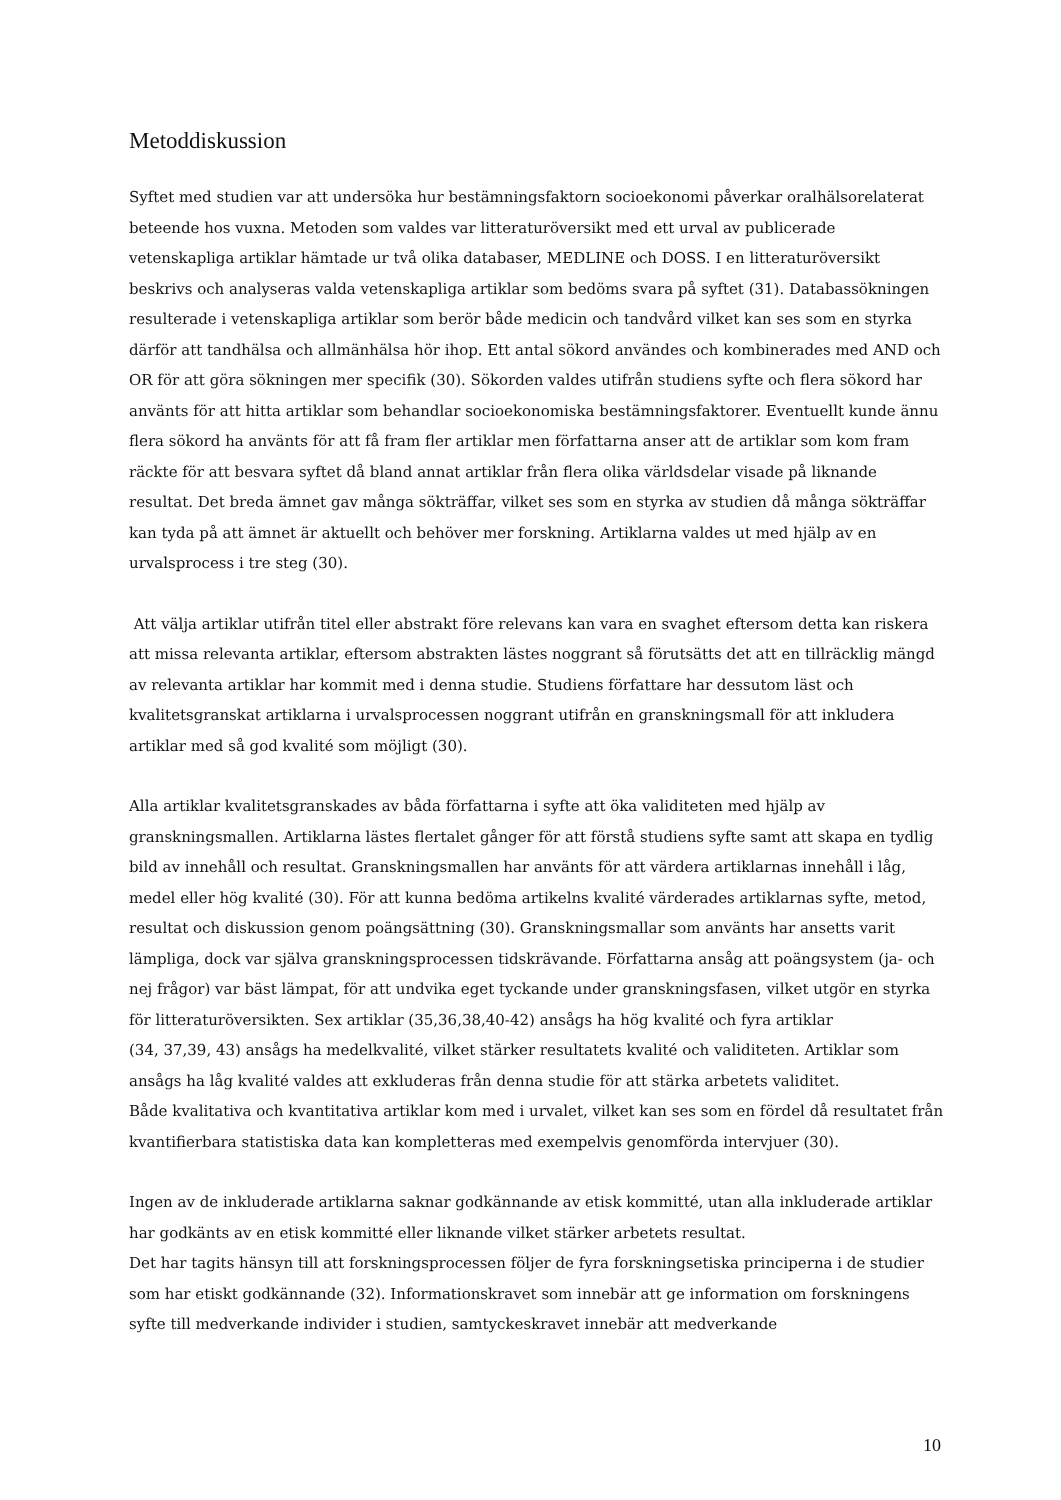Metoddiskussion
Syftet med studien var att undersöka hur bestämningsfaktorn socioekonomi påverkar oralhälsorelaterat beteende hos vuxna. Metoden som valdes var litteraturöversikt med ett urval av publicerade vetenskapliga artiklar hämtade ur två olika databaser, MEDLINE och DOSS. I en litteraturöversikt beskrivs och analyseras valda vetenskapliga artiklar som bedöms svara på syftet (31). Databassökningen resulterade i vetenskapliga artiklar som berör både medicin och tandvård vilket kan ses som en styrka därför att tandhälsa och allmänhälsa hör ihop. Ett antal sökord användes och kombinerades med AND och OR för att göra sökningen mer specifik (30). Sökorden valdes utifrån studiens syfte och flera sökord har använts för att hitta artiklar som behandlar socioekonomiska bestämningsfaktorer. Eventuellt kunde ännu flera sökord ha använts för att få fram fler artiklar men författarna anser att de artiklar som kom fram räckte för att besvara syftet då bland annat artiklar från flera olika världsdelar visade på liknande resultat. Det breda ämnet gav många sökträffar, vilket ses som en styrka av studien då många sökträffar kan tyda på att ämnet är aktuellt och behöver mer forskning. Artiklarna valdes ut med hjälp av en urvalsprocess i tre steg (30).
Att välja artiklar utifrån titel eller abstrakt före relevans kan vara en svaghet eftersom detta kan riskera att missa relevanta artiklar, eftersom abstrakten lästes noggrant så förutsätts det att en tillräcklig mängd av relevanta artiklar har kommit med i denna studie. Studiens författare har dessutom läst och kvalitetsgranskat artiklarna i urvalsprocessen noggrant utifrån en granskningsmall för att inkludera artiklar med så god kvalité som möjligt (30).
Alla artiklar kvalitetsgranskades av båda författarna i syfte att öka validiteten med hjälp av granskningsmallen. Artiklarna lästes flertalet gånger för att förstå studiens syfte samt att skapa en tydlig bild av innehåll och resultat. Granskningsmallen har använts för att värdera artiklarnas innehåll i låg, medel eller hög kvalité (30). För att kunna bedöma artikelns kvalité värderades artiklarnas syfte, metod, resultat och diskussion genom poängsättning (30). Granskningsmallar som använts har ansetts varit lämpliga, dock var själva granskningsprocessen tidskrävande. Författarna ansåg att poängsystem (ja- och nej frågor) var bäst lämpat, för att undvika eget tyckande under granskningsfasen, vilket utgör en styrka för litteraturöversikten. Sex artiklar (35,36,38,40-42) ansågs ha hög kvalité och fyra artiklar
(34, 37,39, 43) ansågs ha medelkvalité, vilket stärker resultatets kvalité och validiteten. Artiklar som ansågs ha låg kvalité valdes att exkluderas från denna studie för att stärka arbetets validitet.
Både kvalitativa och kvantitativa artiklar kom med i urvalet, vilket kan ses som en fördel då resultatet från kvantifierbara statistiska data kan kompletteras med exempelvis genomförda intervjuer (30).
Ingen av de inkluderade artiklarna saknar godkännande av etisk kommitté, utan alla inkluderade artiklar har godkänts av en etisk kommitté eller liknande vilket stärker arbetets resultat.
Det har tagits hänsyn till att forskningsprocessen följer de fyra forskningsetiska principerna i de studier som har etiskt godkännande (32). Informationskravet som innebär att ge information om forskningens syfte till medverkande individer i studien, samtyckeskravet innebär att medverkande
10